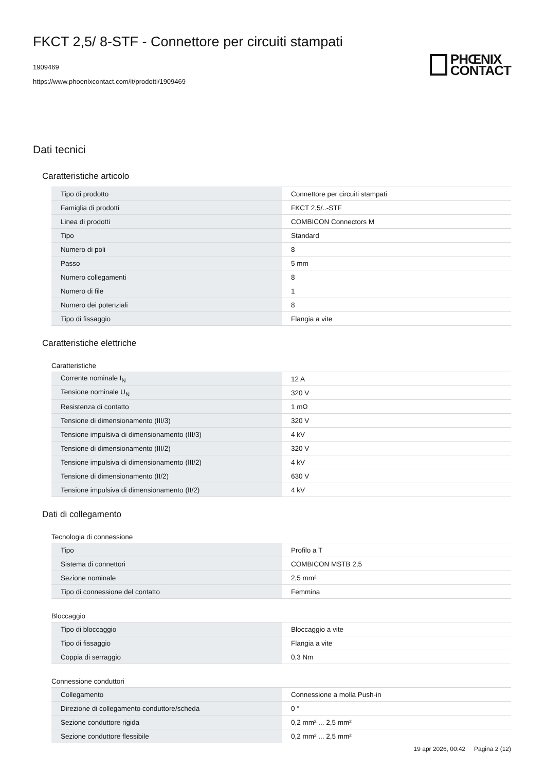FKCT 2,5/ 8-STF - Connettore per circuiti stampati
1909469
https://www.phoenixcontact.com/it/prodotti/1909469
PHŒNIX
CONTACT
Dati tecnici
Caratteristiche articolo
| Tipo di prodotto | Connettore per circuiti stampati |
| Famiglia di prodotti | FKCT 2,5/..-STF |
| Linea di prodotti | COMBICON Connectors M |
| Tipo | Standard |
| Numero di poli | 8 |
| Passo | 5 mm |
| Numero collegamenti | 8 |
| Numero di file | 1 |
| Numero dei potenziali | 8 |
| Tipo di fissaggio | Flangia a vite |
Caratteristiche elettriche
Caratteristiche
| Corrente nominale I<sub>N</sub> | 12 A |
| Tensione nominale U<sub>N</sub> | 320 V |
| Resistenza di contatto | 1 mΩ |
| Tensione di dimensionamento (III/3) | 320 V |
| Tensione impulsiva di dimensionamento (III/3) | 4 kV |
| Tensione di dimensionamento (III/2) | 320 V |
| Tensione impulsiva di dimensionamento (III/2) | 4 kV |
| Tensione di dimensionamento (II/2) | 630 V |
| Tensione impulsiva di dimensionamento (II/2) | 4 kV |
Dati di collegamento
Tecnologia di connessione
| Tipo | Profilo a T |
| Sistema di connettori | COMBICON MSTB 2,5 |
| Sezione nominale | 2,5 mm² |
| Tipo di connessione del contatto | Femmina |
Bloccaggio
| Tipo di bloccaggio | Bloccaggio a vite |
| Tipo di fissaggio | Flangia a vite |
| Coppia di serraggio | 0,3 Nm |
Connessione conduttori
| Collegamento | Connessione a molla Push-in |
| Direzione di collegamento conduttore/scheda | 0 ° |
| Sezione conduttore rigida | 0,2 mm² ... 2,5 mm² |
| Sezione conduttore flessibile | 0,2 mm² ... 2,5 mm² |
19 apr 2026, 00:42 Pagina 2 (12)